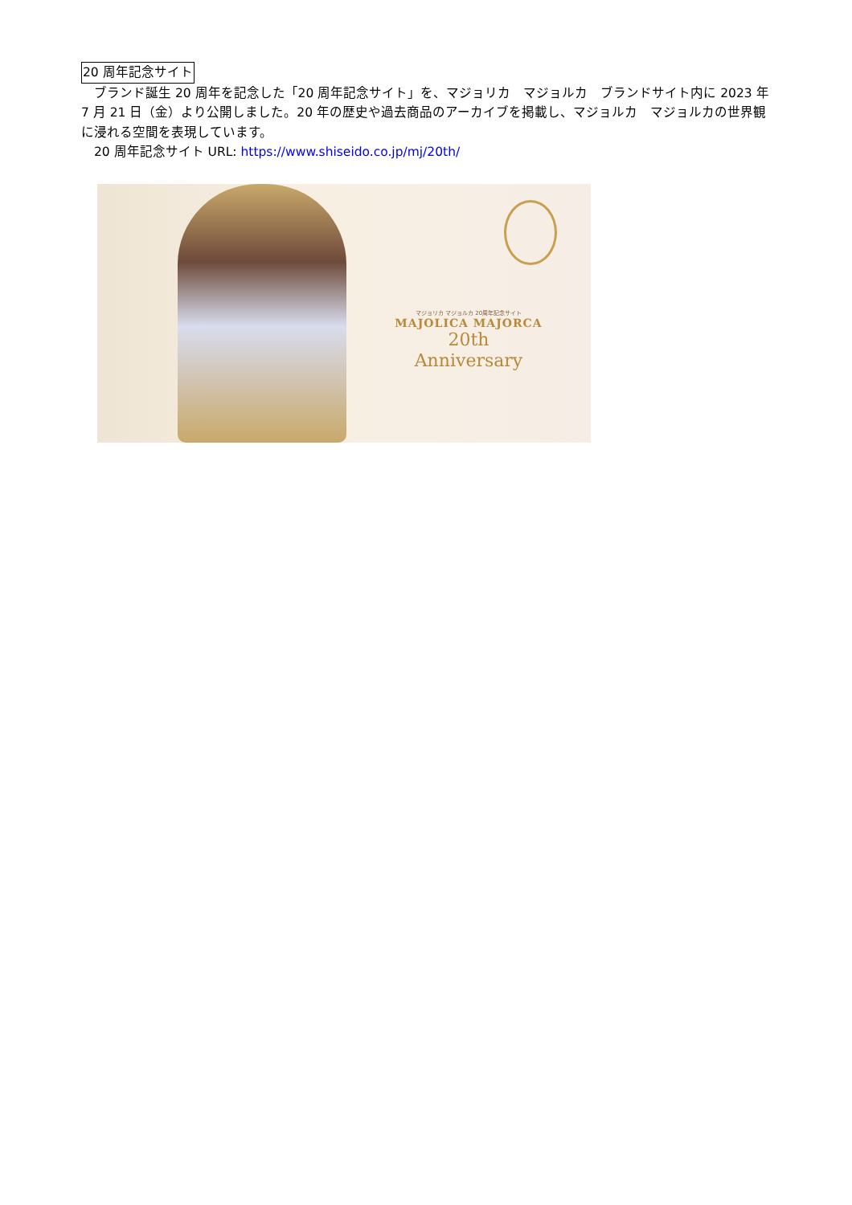20 周年記念サイト
　ブランド誕生 20 周年を記念した「20 周年記念サイト」を、マジョリカ　マジョルカ　ブランドサイト内に 2023 年 7 月 21 日（金）より公開しました。20 年の歴史や過去商品のアーカイブを掲載し、マジョルカ　マジョルカの世界観に浸れる空間を表現しています。
　20 周年記念サイト URL: https://www.shiseido.co.jp/mj/20th/
マジョリカ マジョルカ 20周年記念サイト
MAJOLICA MAJORCA
20th
Anniversary